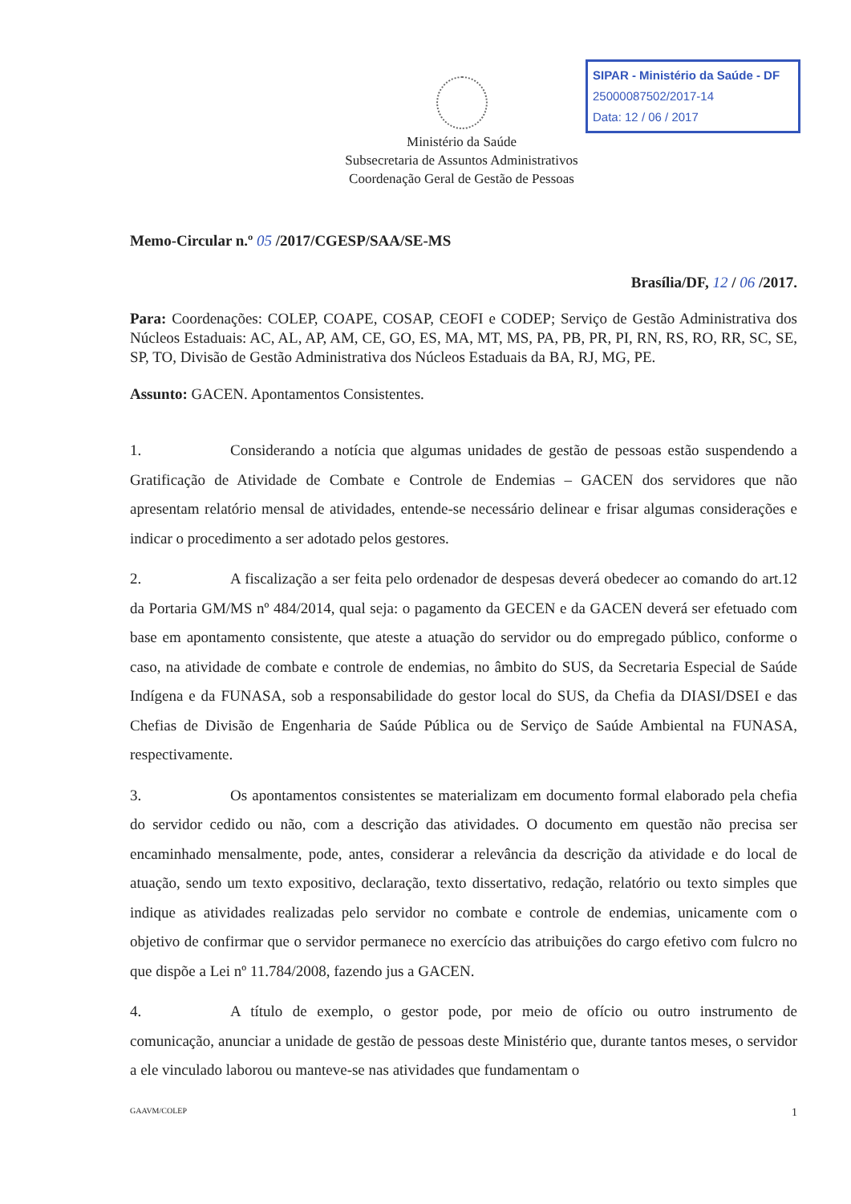SIPAR - Ministério da Saúde - DF
25000087502/2017-14
Data: 12 / 06 / 2017
Ministério da Saúde
Subsecretaria de Assuntos Administrativos
Coordenação Geral de Gestão de Pessoas
Memo-Circular n.º 05 /2017/CGESP/SAA/SE-MS
Brasília/DF, 12 / 06 /2017.
Para: Coordenações: COLEP, COAPE, COSAP, CEOFI e CODEP; Serviço de Gestão Administrativa dos Núcleos Estaduais: AC, AL, AP, AM, CE, GO, ES, MA, MT, MS, PA, PB, PR, PI, RN, RS, RO, RR, SC, SE, SP, TO, Divisão de Gestão Administrativa dos Núcleos Estaduais da BA, RJ, MG, PE.
Assunto: GACEN. Apontamentos Consistentes.
1. Considerando a notícia que algumas unidades de gestão de pessoas estão suspendendo a Gratificação de Atividade de Combate e Controle de Endemias – GACEN dos servidores que não apresentam relatório mensal de atividades, entende-se necessário delinear e frisar algumas considerações e indicar o procedimento a ser adotado pelos gestores.
2. A fiscalização a ser feita pelo ordenador de despesas deverá obedecer ao comando do art.12 da Portaria GM/MS nº 484/2014, qual seja: o pagamento da GECEN e da GACEN deverá ser efetuado com base em apontamento consistente, que ateste a atuação do servidor ou do empregado público, conforme o caso, na atividade de combate e controle de endemias, no âmbito do SUS, da Secretaria Especial de Saúde Indígena e da FUNASA, sob a responsabilidade do gestor local do SUS, da Chefia da DIASI/DSEI e das Chefias de Divisão de Engenharia de Saúde Pública ou de Serviço de Saúde Ambiental na FUNASA, respectivamente.
3. Os apontamentos consistentes se materializam em documento formal elaborado pela chefia do servidor cedido ou não, com a descrição das atividades. O documento em questão não precisa ser encaminhado mensalmente, pode, antes, considerar a relevância da descrição da atividade e do local de atuação, sendo um texto expositivo, declaração, texto dissertativo, redação, relatório ou texto simples que indique as atividades realizadas pelo servidor no combate e controle de endemias, unicamente com o objetivo de confirmar que o servidor permanece no exercício das atribuições do cargo efetivo com fulcro no que dispõe a Lei nº 11.784/2008, fazendo jus a GACEN.
4. A título de exemplo, o gestor pode, por meio de ofício ou outro instrumento de comunicação, anunciar a unidade de gestão de pessoas deste Ministério que, durante tantos meses, o servidor a ele vinculado laborou ou manteve-se nas atividades que fundamentam o
GAAVM/COLEP 1